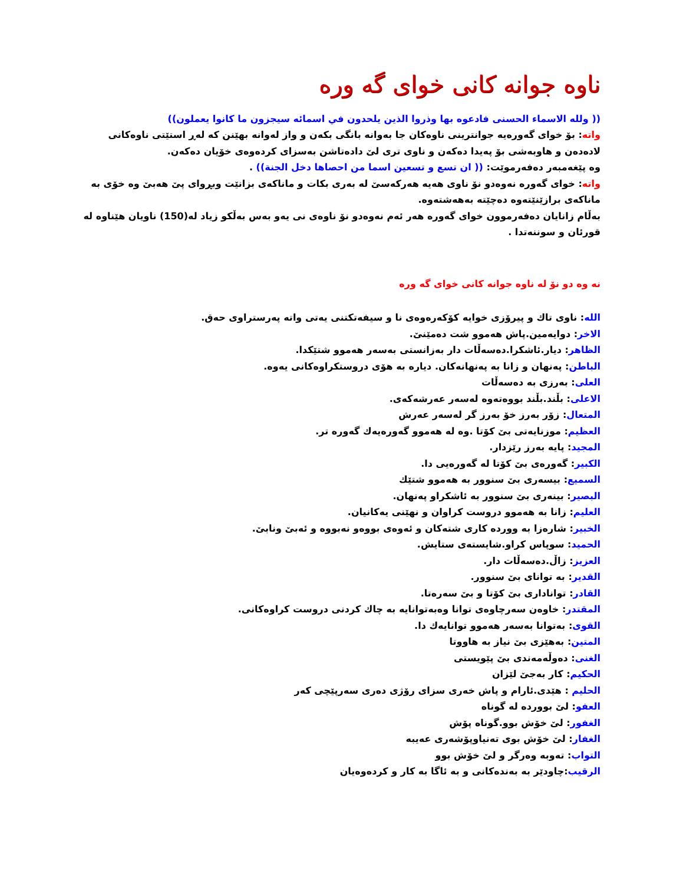ناوه جوانه كانى خواى گه وره
(( ولله الاسماء الحسنى فادعوه بها وذروا الذين يلحدون في اسمائه سيجزون ما كانوا يعملون))
واته: بۆ خواى گەورەيە جوانترينى ناوەكان جا بەوانە بانگى بكەن و واز لەوانە بهێنن كە لەڕ استێتى ناوەكانى لادەدەن و هاوبەشى بۆ پەيدا دەكەن و ناوى ترى لێ دادەتاشن بەسزاى كردەوەى خۆيان دەكەن.
وه پێغەمبەر دەفەرموێت: (( ان تسع و تسعين اسما من احصاها دخل الجنة)) .
واته: خواى گەورە نەوەدو نۆ ناوى هەيە هەركەسێ لە بەرى بكات و ماناكەى بزانێت وبڕواى پێ هەبێ وە خۆى بە ماناكەى برازێنێتەوە دەچێتە بەهەشتەوە.
بەڵام زانايان دەفەرموون خواى گەورە هەر ئەم نەوەدو نۆ ناوەى نى يەو بەس بەڵكو زياد لە(150) ناويان هێناوە لە قورئان و سوننەتدا .
نه وه دو نۆ له ناوه جوانه كانى خواى گه وره
الله: ناوى تاك و پيرۆزى خوايە كۆكەرەوەى نا و سيفەتكتنى يەتى واتە پەرستراوى حەق.
الاخر: دوايەمين.پاش هەموو شت دەمێنێ.
الظاهر: ديار.ئاشكرا.دەسەڵات دار بەزانستى بەسەر هەموو شتێكدا.
الباطن: پەنهان و زانا بە پەنهانەكان. ديارە بە هۆى دروستكراوەكانى يەوە.
العلى: بەرزى بە دەسەڵات
الاعلى: بڵند.بڵند بووەتەوە لەسەر عەرشەكەى.
المتعال: زۆر بەرز خۆ بەرز گر لەسەر عەرش
العظيم: موزنايەتى بێ كۆتا .وە لە هەموو گەورەيەك گەورە تر.
المجيد: پايە بەرز رێزدار.
الكبير: گەورەى بێ كۆتا لە گەورەيى دا.
السميع: بيسەرى بێ سنوور بە هەموو شتێك
البصير: بينەرى بێ سنوور بە ئاشكراو پەنهان.
العليم: زانا بە هەموو دروست كراوان و نهێنى يەكانيان.
الخبير: شارەزا بە وورده كارى شتەكان و ئەوەى بووەو نەبووە و ئەبێ ونابێ.
الحميد: سوپاس كراو.شايستەى ستايش.
العزيز: زاڵ.دەسەڵات دار.
القدير: بە تواناى بێ سنوور.
القادر: توانادارى بێ كۆتا و بێ سەرەتا.
المقتدر: خاوەن سەرچاوەى توانا وەبەتوانايە بە چاك كردنى دروست كراوەكانى.
القوى: بەتوانا بەسەر هەموو توانايەك دا.
المتين: بەهێزى بێ نياز بە هاووتا
الغنى: دەوڵەمەندى بێ پێويستى
الحكيم: كار بەجێ لێزان
الحليم : هێدى.ئارام و پاش خەرى سزاى رۆژى دەرى سەرپێچى كەر
العفو: لێ بووردە لە گوناه
الغفور: لێ خۆش بوو.گوناه پۆش
الغفار: لێ خۆش بوى تەنياوپۆشەرى عەيبە
التواب: تەوبە وەرگر و لێ خۆش بوو
الرقيب:چاودێر بە بەندەكانى و بە ئاگا بە كار و كردەوەيان